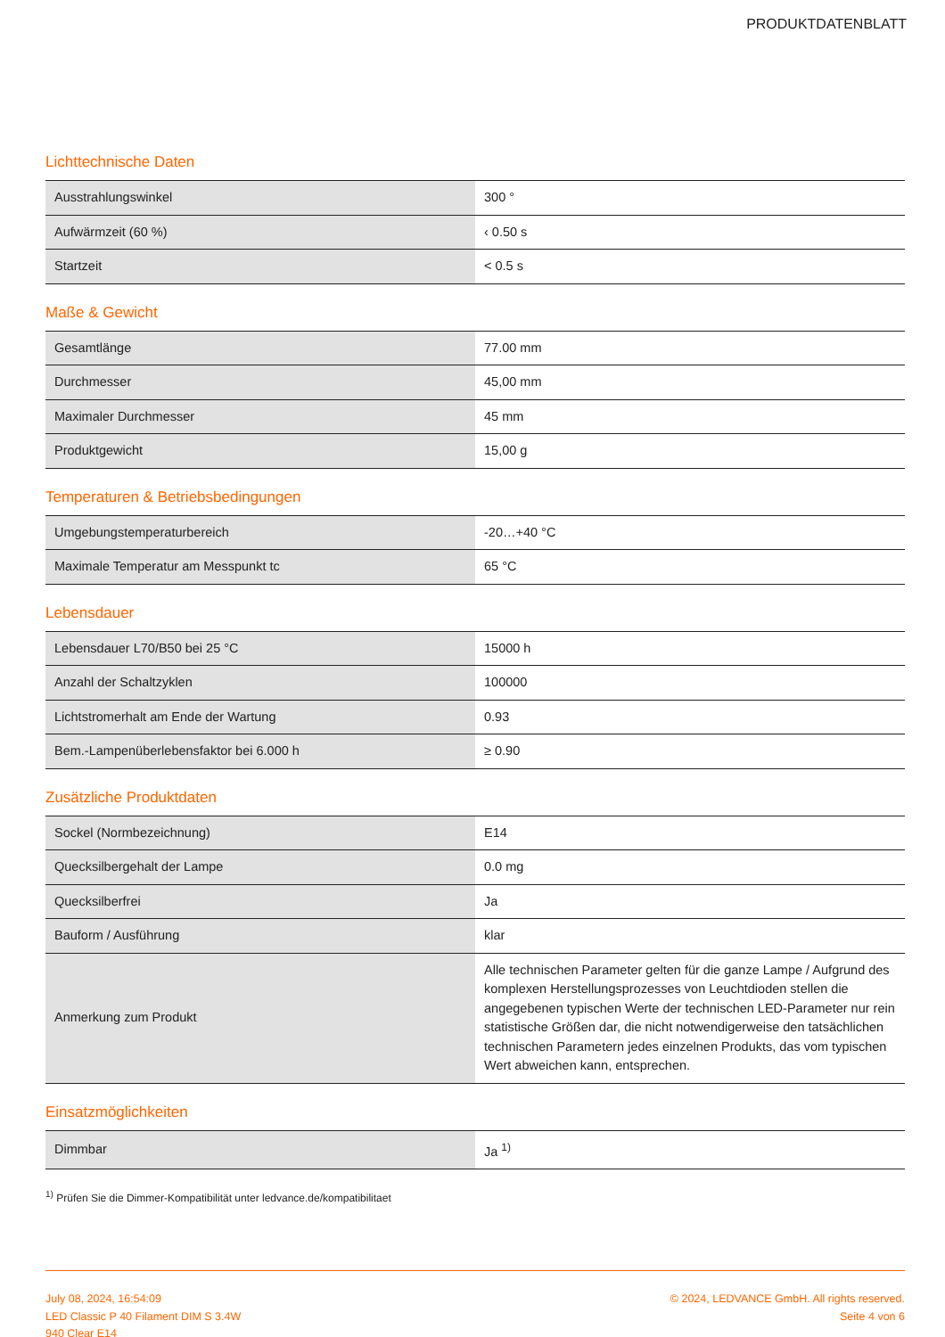PRODUKTDATENBLATT
Lichttechnische Daten
| Ausstrahlungswinkel | 300 ° |
| Aufwärmzeit (60 %) | ‹ 0.50 s |
| Startzeit | < 0.5 s |
Maße & Gewicht
| Gesamtlänge | 77.00 mm |
| Durchmesser | 45,00 mm |
| Maximaler Durchmesser | 45 mm |
| Produktgewicht | 15,00 g |
Temperaturen & Betriebsbedingungen
| Umgebungstemperaturbereich | -20…+40 °C |
| Maximale Temperatur am Messpunkt tc | 65 °C |
Lebensdauer
| Lebensdauer L70/B50 bei 25 °C | 15000 h |
| Anzahl der Schaltzyklen | 100000 |
| Lichtstromerhalt am Ende der Wartung | 0.93 |
| Bem.-Lampenüberlebensfaktor bei 6.000 h | ≥ 0.90 |
Zusätzliche Produktdaten
| Sockel (Normbezeichnung) | E14 |
| Quecksilbergehalt der Lampe | 0.0 mg |
| Quecksilberfrei | Ja |
| Bauform / Ausführung | klar |
| Anmerkung zum Produkt | Alle technischen Parameter gelten für die ganze Lampe / Aufgrund des komplexen Herstellungsprozesses von Leuchtdioden stellen die angegebenen typischen Werte der technischen LED-Parameter nur rein statistische Größen dar, die nicht notwendigerweise den tatsächlichen technischen Parametern jedes einzelnen Produkts, das vom typischen Wert abweichen kann, entsprechen. |
Einsatzmöglichkeiten
| Dimmbar | Ja <sup>1)</sup> |
<sup>1)</sup> Prüfen Sie die Dimmer-Kompatibilität unter ledvance.de/kompatibilitaet
July 08, 2024, 16:54:09
LED Classic P 40 Filament DIM S 3.4W
940 Clear E14
© 2024, LEDVANCE GmbH. All rights reserved.
Seite 4 von 6